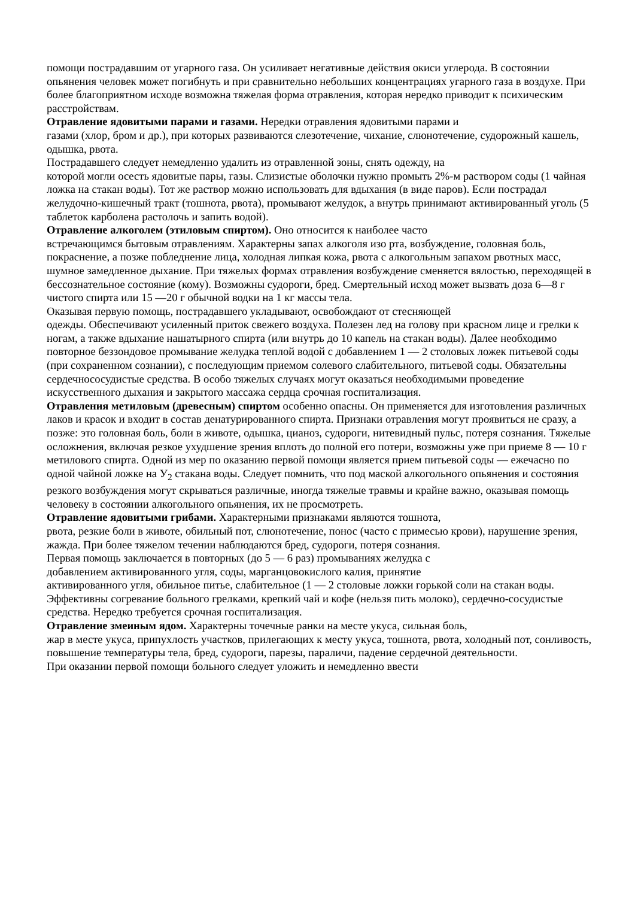помощи пострадавшим от угарного газа. Он усиливает негативные действия окиси углерода. В состоянии опьянения человек может погибнуть и при сравнительно небольших концентрациях угарного газа в воздухе. При более благоприятном исходе возможна тяжелая форма отравления, которая нередко приводит к психическим расстройствам.
Отравление ядовитыми парами и газами. Нередки отравления ядовитыми парами и
газами (хлор, бром и др.), при которых развиваются слезотечение, чихание, слюнотечение, судорожный кашель, одышка, рвота.
Пострадавшего следует немедленно удалить из отравленной зоны, снять одежду, на
которой могли осесть ядовитые пары, газы. Слизистые оболочки нужно промыть 2%-м раствором соды (1 чайная ложка на стакан воды). Тот же раствор можно использовать для вдыхания (в виде паров). Если пострадал желудочно-кишечный тракт (тошнота, рвота), промывают желудок, а внутрь принимают активированный уголь (5 таблеток карболена растолочь и запить водой).
Отравление алкоголем (этиловым спиртом). Оно относится к наиболее часто
встречающимся бытовым отравлениям. Характерны запах алкоголя изо рта, возбуждение, головная боль, покраснение, а позже побледнение лица, холодная липкая кожа, рвота с алкогольным запахом рвотных масс, шумное замедленное дыхание. При тяжелых формах отравления возбуждение сменяется вялостью, переходящей в бессознательное состояние (кому). Возможны судороги, бред. Смертельный исход может вызвать доза 6—8 г чистого спирта или 15 —20 г обычной водки на 1 кг массы тела.
Оказывая первую помощь, пострадавшего укладывают, освобождают от стесняющей
одежды. Обеспечивают усиленный приток свежего воздуха. Полезен лед на голову при красном лице и грелки к ногам, а также вдыхание нашатырного спирта (или внутрь до 10 капель на стакан воды). Далее необходимо повторное беззондовое промывание желудка теплой водой с добавлением 1 — 2 столовых ложек питьевой соды (при сохраненном сознании), с последующим приемом солевого слабительного, питьевой соды. Обязательны сердечнососудистые средства. В особо тяжелых случаях могут оказаться необходимыми проведение искусственного дыхания и закрытого массажа сердца срочная госпитализация.
Отравления метиловым (древесным) спиртом особенно опасны. Он применяется для изготовления различных лаков и красок и входит в состав денатурированного спирта. Признаки отравления могут проявиться не сразу, а позже: это головная боль, боли в животе, одышка, цианоз, судороги, нитевидный пульс, потеря сознания. Тяжелые осложнения, включая резкое ухудшение зрения вплоть до полной его потери, возможны уже при приеме 8 — 10 г метилового спирта. Одной из мер по оказанию первой помощи является прием питьевой соды — ежечасно по
одной чайной ложке на У<sub>2</sub> стакана воды. Следует помнить, что под маской алкогольного опьянения и состояния резкого возбуждения могут скрываться различные, иногда тяжелые травмы и крайне важно, оказывая помощь человеку в состоянии алкогольного опьянения, их не просмотреть.
Отравление ядовитыми грибами. Характерными признаками являются тошнота,
рвота, резкие боли в животе, обильный пот, слюнотечение, понос (часто с примесью крови), нарушение зрения, жажда. При более тяжелом течении наблюдаются бред, судороги, потеря сознания.
Первая помощь заключается в повторных (до 5 — 6 раз) промываниях желудка с
добавлением активированного угля, соды, марганцовокислого калия, принятие
активированного угля, обильное питье, слабительное (1 — 2 столовые ложки горькой соли на стакан воды. Эффективны согревание больного грелками, крепкий чай и кофе (нельзя пить молоко), сердечно-сосудистые средства. Нередко требуется срочная госпитализация.
Отравление змеиным ядом. Характерны точечные ранки на месте укуса, сильная боль,
жар в месте укуса, припухлость участков, прилегающих к месту укуса, тошнота, рвота, холодный пот, сонливость, повышение температуры тела, бред, судороги, парезы, параличи, падение сердечной деятельности.
При оказании первой помощи больного следует уложить и немедленно ввести